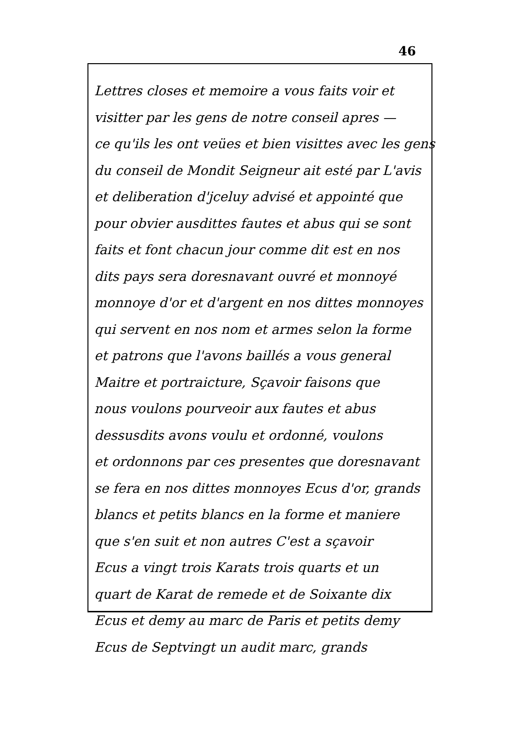46
Lettres closes et memoire a vous faits voir et
visitter par les gens de notre conseil apres —
ce qu'ils les ont veües et bien visittes avec les gens
du conseil de Mondit Seigneur ait esté par L'avis
et deliberation d'jceluy advisé et appointé que
pour obvier ausdittes fautes et abus qui se sont
faits et font chacun jour comme dit est en nos
dits pays sera doresnavant ouvré et monnoyé
monnoye d'or et d'argent en nos dittes monnoyes
qui servent en nos nom et armes selon la forme
et patrons que l'avons baillés a vous general
Maitre et portraicture, Sçavoir faisons que
nous voulons pourveoir aux fautes et abus
dessusdits avons voulu et ordonné, voulons
et ordonnons par ces presentes que doresnavant
se fera en nos dittes monnoyes Ecus d'or, grands
blancs et petits blancs en la forme et maniere
que s'en suit et non autres C'est a sçavoir
Ecus a vingt trois Karats trois quarts et un
quart de Karat de remede et de Soixante dix
Ecus et demy au marc de Paris et petits demy
Ecus de Septvingt un audit marc, grands